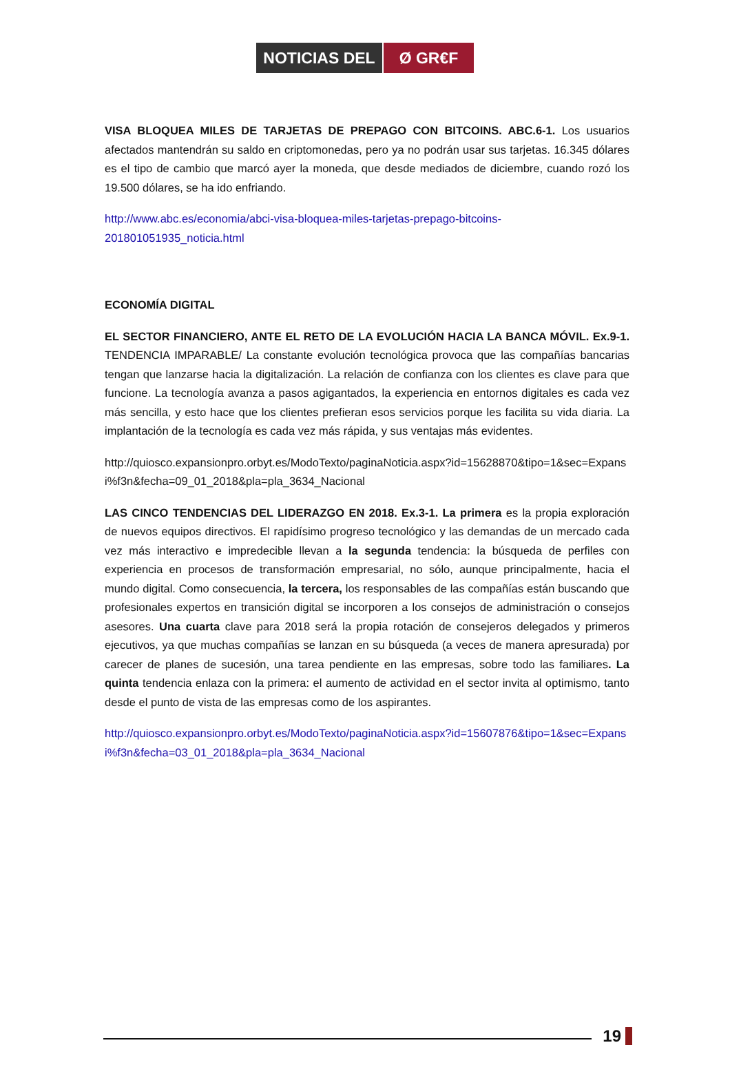NOTICIAS DEL Ø GR€F
VISA BLOQUEA MILES DE TARJETAS DE PREPAGO CON BITCOINS. ABC.6-1. Los usuarios afectados mantendrán su saldo en criptomonedas, pero ya no podrán usar sus tarjetas. 16.345 dólares es el tipo de cambio que marcó ayer la moneda, que desde mediados de diciembre, cuando rozó los 19.500 dólares, se ha ido enfriando.
http://www.abc.es/economia/abci-visa-bloquea-miles-tarjetas-prepago-bitcoins-201801051935_noticia.html
ECONOMÍA DIGITAL
EL SECTOR FINANCIERO, ANTE EL RETO DE LA EVOLUCIÓN HACIA LA BANCA MÓVIL. Ex.9-1. TENDENCIA IMPARABLE/ La constante evolución tecnológica provoca que las compañías bancarias tengan que lanzarse hacia la digitalización. La relación de confianza con los clientes es clave para que funcione. La tecnología avanza a pasos agigantados, la experiencia en entornos digitales es cada vez más sencilla, y esto hace que los clientes prefieran esos servicios porque les facilita su vida diaria. La implantación de la tecnología es cada vez más rápida, y sus ventajas más evidentes.
http://quiosco.expansionpro.orbyt.es/ModoTexto/paginaNoticia.aspx?id=15628870&tipo=1&sec=Expansi%f3n&fecha=09_01_2018&pla=pla_3634_Nacional
LAS CINCO TENDENCIAS DEL LIDERAZGO EN 2018. Ex.3-1. La primera es la propia exploración de nuevos equipos directivos. El rapidísimo progreso tecnológico y las demandas de un mercado cada vez más interactivo e impredecible llevan a la segunda tendencia: la búsqueda de perfiles con experiencia en procesos de transformación empresarial, no sólo, aunque principalmente, hacia el mundo digital. Como consecuencia, la tercera, los responsables de las compañías están buscando que profesionales expertos en transición digital se incorporen a los consejos de administración o consejos asesores. Una cuarta clave para 2018 será la propia rotación de consejeros delegados y primeros ejecutivos, ya que muchas compañías se lanzan en su búsqueda (a veces de manera apresurada) por carecer de planes de sucesión, una tarea pendiente en las empresas, sobre todo las familiares. La quinta tendencia enlaza con la primera: el aumento de actividad en el sector invita al optimismo, tanto desde el punto de vista de las empresas como de los aspirantes.
http://quiosco.expansionpro.orbyt.es/ModoTexto/paginaNoticia.aspx?id=15607876&tipo=1&sec=Expansi%f3n&fecha=03_01_2018&pla=pla_3634_Nacional
19